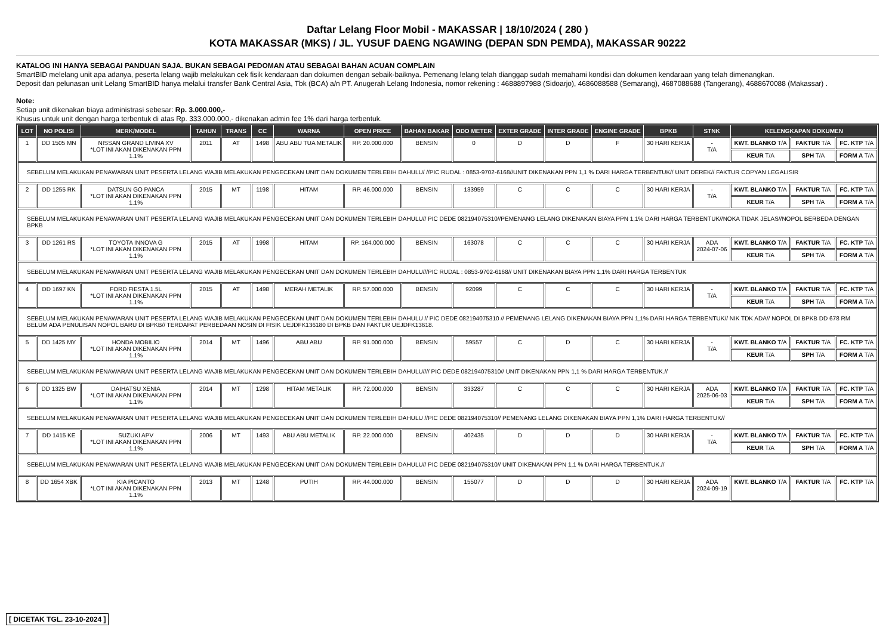Daftar Lelang Floor Mobil - MAKASSAR | 18/10/2024 ( 280 )
KOTA MAKASSAR (MKS) / JL. YUSUF DAENG NGAWING (DEPAN SDN PEMDA), MAKASSAR 90222
KATALOG INI HANYA SEBAGAI PANDUAN SAJA. BUKAN SEBAGAI PEDOMAN ATAU SEBAGAI BAHAN ACUAN COMPLAIN
SmartBID melelang unit apa adanya, peserta lelang wajib melakukan cek fisik kendaraan dan dokumen dengan sebaik-baiknya. Pemenang lelang telah dianggap sudah memahami kondisi dan dokumen kendaraan yang telah dimenangkan.
Deposit dan pelunasan unit Lelang SmartBID hanya melalui transfer Bank Central Asia, Tbk (BCA) a/n PT. Anugerah Lelang Indonesia, nomor rekening : 4688897988 (Sidoarjo), 4686088588 (Semarang), 4687088688 (Tangerang), 4688670088 (Makassar) .
Note:
Setiap unit dikenakan biaya administrasi sebesar: Rp. 3.000.000,-
Khusus untuk unit dengan harga terbentuk di atas Rp. 333.000.000,- dikenakan admin fee 1% dari harga terbentuk.
| LOT | NO POLISI | MERK/MODEL | TAHUN | TRANS | CC | WARNA | OPEN PRICE | BAHAN BAKAR | ODO METER | EXTER GRADE | INTER GRADE | ENGINE GRADE | BPKB | STNK | KELENGKAPAN DOKUMEN | | |
| --- | --- | --- | --- | --- | --- | --- | --- | --- | --- | --- | --- | --- | --- | --- | --- | --- | --- |
| 1 | DD 1505 MN | NISSAN GRAND LIVINA XV *LOT INI AKAN DIKENAKAN PPN 1.1% | 2011 | AT | 1498 | ABU ABU TUA METALIK | RP. 20.000.000 | BENSIN | 0 | D | D | F | 30 HARI KERJA | - T/A | KWT. BLANKO T/A | FAKTUR T/A | FC. KTP T/A |
| | | | | | | | | | | | | | | | KEUR T/A | SPH T/A | FORM A T/A |
| SEBELUM MELAKUKAN PENAWARAN UNIT PESERTA LELANG WAJIB MELAKUKAN PENGECEKAN UNIT DAN DOKUMEN TERLEBIH DAHULU/ //PIC RUDAL : 0853-9702-6168//UNIT DIKENAKAN PPN 1,1 % DARI HARGA TERBENTUK// UNIT DEREK// FAKTUR COPYAN LEGALISIR | | | | | | | | | | | | | | | | | |
| 2 | DD 1255 RK | DATSUN GO PANCA *LOT INI AKAN DIKENAKAN PPN 1.1% | 2015 | MT | 1198 | HITAM | RP. 46.000.000 | BENSIN | 133959 | C | C | C | 30 HARI KERJA | - T/A | KWT. BLANKO T/A | FAKTUR T/A | FC. KTP T/A |
| | | | | | | | | | | | | | | | KEUR T/A | SPH T/A | FORM A T/A |
| SEBELUM MELAKUKAN PENAWARAN UNIT PESERTA LELANG WAJIB MELAKUKAN PENGECEKAN UNIT DAN DOKUMEN TERLEBIH DAHULU// PIC DEDE 082194075310//PEMENANG LELANG DIKENAKAN BIAYA PPN 1,1% DARI HARGA TERBENTUK//NOKA TIDAK JELAS//NOPOL BERBEDA DENGAN BPKB | | | | | | | | | | | | | | | | | |
| 3 | DD 1261 RS | TOYOTA INNOVA G *LOT INI AKAN DIKENAKAN PPN 1.1% | 2015 | AT | 1998 | HITAM | RP. 164.000.000 | BENSIN | 163078 | C | C | C | 30 HARI KERJA | ADA 2024-07-06 | KWT. BLANKO T/A | FAKTUR T/A | FC. KTP T/A |
| | | | | | | | | | | | | | | | KEUR T/A | SPH T/A | FORM A T/A |
| SEBELUM MELAKUKAN PENAWARAN UNIT PESERTA LELANG WAJIB MELAKUKAN PENGECEKAN UNIT DAN DOKUMEN TERLEBIH DAHULU///PIC RUDAL : 0853-9702-6168// UNIT DIKENAKAN BIAYA PPN 1,1% DARI HARGA TERBENTUK | | | | | | | | | | | | | | | | | |
| 4 | DD 1697 KN | FORD FIESTA 1.5L *LOT INI AKAN DIKENAKAN PPN 1.1% | 2015 | AT | 1498 | MERAH METALIK | RP. 57.000.000 | BENSIN | 92099 | C | C | C | 30 HARI KERJA | - T/A | KWT. BLANKO T/A | FAKTUR T/A | FC. KTP T/A |
| | | | | | | | | | | | | | | | KEUR T/A | SPH T/A | FORM A T/A |
| SEBELUM MELAKUKAN PENAWARAN UNIT PESERTA LELANG WAJIB MELAKUKAN PENGECEKAN UNIT DAN DOKUMEN TERLEBIH DAHULU // PIC DEDE 082194075310 // PEMENANG LELANG DIKENAKAN BIAYA PPN 1,1% DARI HARGA TERBENTUK// NIK TDK ADA// NOPOL DI BPKB DD 678 RM BELUM ADA PENULISAN NOPOL BARU DI BPKB// TERDAPAT PERBEDAAN NOSIN DI FISIK UEJDFK136180 DI BPKB DAN FAKTUR UEJDFK13618. | | | | | | | | | | | | | | | | | |
| 5 | DD 1425 MY | HONDA MOBILIO *LOT INI AKAN DIKENAKAN PPN 1.1% | 2014 | MT | 1496 | ABU ABU | RP. 91.000.000 | BENSIN | 59557 | C | D | C | 30 HARI KERJA | - T/A | KWT. BLANKO T/A | FAKTUR T/A | FC. KTP T/A |
| | | | | | | | | | | | | | | | KEUR T/A | SPH T/A | FORM A T/A |
| SEBELUM MELAKUKAN PENAWARAN UNIT PESERTA LELANG WAJIB MELAKUKAN PENGECEKAN UNIT DAN DOKUMEN TERLEBIH DAHULU//// PIC DEDE 082194075310// UNIT DIKENAKAN PPN 1,1 % DARI HARGA TERBENTUK.// | | | | | | | | | | | | | | | | | |
| 6 | DD 1325 BW | DAIHATSU XENIA *LOT INI AKAN DIKENAKAN PPN 1.1% | 2014 | MT | 1298 | HITAM METALIK | RP. 72.000.000 | BENSIN | 333287 | C | C | C | 30 HARI KERJA | ADA 2025-06-03 | KWT. BLANKO T/A | FAKTUR T/A | FC. KTP T/A |
| | | | | | | | | | | | | | | | KEUR T/A | SPH T/A | FORM A T/A |
| SEBELUM MELAKUKAN PENAWARAN UNIT PESERTA LELANG WAJIB MELAKUKAN PENGECEKAN UNIT DAN DOKUMEN TERLEBIH DAHULU //PIC DEDE 082194075310// PEMENANG LELANG DIKENAKAN BIAYA PPN 1,1% DARI HARGA TERBENTUK// | | | | | | | | | | | | | | | | | |
| 7 | DD 1415 KE | SUZUKI APV *LOT INI AKAN DIKENAKAN PPN 1.1% | 2006 | MT | 1493 | ABU ABU METALIK | RP. 22.000.000 | BENSIN | 402435 | D | D | D | 30 HARI KERJA | - T/A | KWT. BLANKO T/A | FAKTUR T/A | FC. KTP T/A |
| | | | | | | | | | | | | | | | KEUR T/A | SPH T/A | FORM A T/A |
| SEBELUM MELAKUKAN PENAWARAN UNIT PESERTA LELANG WAJIB MELAKUKAN PENGECEKAN UNIT DAN DOKUMEN TERLEBIH DAHULU// PIC DEDE 082194075310// UNIT DIKENAKAN PPN 1,1 % DARI HARGA TERBENTUK.// | | | | | | | | | | | | | | | | | |
| 8 | DD 1654 XBK | KIA PICANTO *LOT INI AKAN DIKENAKAN PPN 1.1% | 2013 | MT | 1248 | PUTIH | RP. 44.000.000 | BENSIN | 155077 | D | D | D | 30 HARI KERJA | ADA 2024-09-19 | KWT. BLANKO T/A | FAKTUR T/A | FC. KTP T/A |
[ DICETAK TGL. 23-10-2024 ]